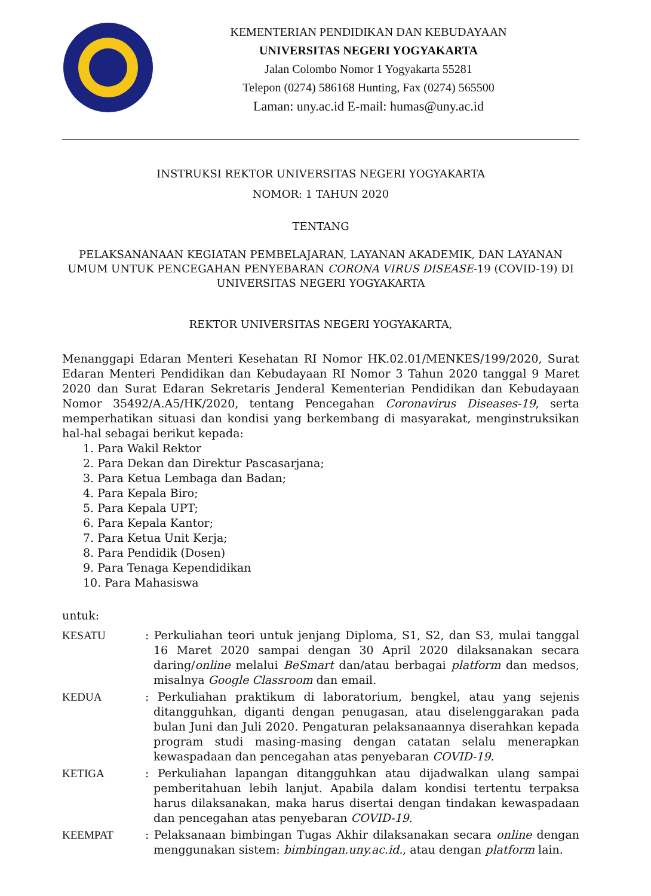KEMENTERIAN PENDIDIKAN DAN KEBUDAYAAN
UNIVERSITAS NEGERI YOGYAKARTA
Jalan Colombo Nomor 1 Yogyakarta 55281
Telepon (0274) 586168 Hunting, Fax (0274) 565500
Laman: uny.ac.id E-mail: humas@uny.ac.id
INSTRUKSI REKTOR UNIVERSITAS NEGERI YOGYAKARTA
NOMOR: 1 TAHUN 2020
TENTANG
PELAKSANANAAN KEGIATAN PEMBELAJARAN, LAYANAN AKADEMIK, DAN LAYANAN UMUM UNTUK PENCEGAHAN PENYEBARAN CORONA VIRUS DISEASE-19 (COVID-19) DI UNIVERSITAS NEGERI YOGYAKARTA
REKTOR UNIVERSITAS NEGERI YOGYAKARTA,
Menanggapi Edaran Menteri Kesehatan RI Nomor HK.02.01/MENKES/199/2020, Surat Edaran Menteri Pendidikan dan Kebudayaan RI Nomor 3 Tahun 2020 tanggal 9 Maret 2020 dan Surat Edaran Sekretaris Jenderal Kementerian Pendidikan dan Kebudayaan Nomor 35492/A.A5/HK/2020, tentang Pencegahan Coronavirus Diseases-19, serta memperhatikan situasi dan kondisi yang berkembang di masyarakat, menginstruksikan hal-hal sebagai berikut kepada:
1. Para Wakil Rektor
2. Para Dekan dan Direktur Pascasarjana;
3. Para Ketua Lembaga dan Badan;
4. Para Kepala Biro;
5. Para Kepala UPT;
6. Para Kepala Kantor;
7. Para Ketua Unit Kerja;
8. Para Pendidik (Dosen)
9. Para Tenaga Kependidikan
10. Para Mahasiswa
untuk:
KESATU : Perkuliahan teori untuk jenjang Diploma, S1, S2, dan S3, mulai tanggal 16 Maret 2020 sampai dengan 30 April 2020 dilaksanakan secara daring/online melalui BeSmart dan/atau berbagai platform dan medsos, misalnya Google Classroom dan email.
KEDUA : Perkuliahan praktikum di laboratorium, bengkel, atau yang sejenis ditangguhkan, diganti dengan penugasan, atau diselenggarakan pada bulan Juni dan Juli 2020. Pengaturan pelaksanaannya diserahkan kepada program studi masing-masing dengan catatan selalu menerapkan kewaspadaan dan pencegahan atas penyebaran COVID-19.
KETIGA : Perkuliahan lapangan ditangguhkan atau dijadwalkan ulang sampai pemberitahuan lebih lanjut. Apabila dalam kondisi tertentu terpaksa harus dilaksanakan, maka harus disertai dengan tindakan kewaspadaan dan pencegahan atas penyebaran COVID-19.
KEEMPAT : Pelaksanaan bimbingan Tugas Akhir dilaksanakan secara online dengan menggunakan sistem: bimbingan.uny.ac.id., atau dengan platform lain.